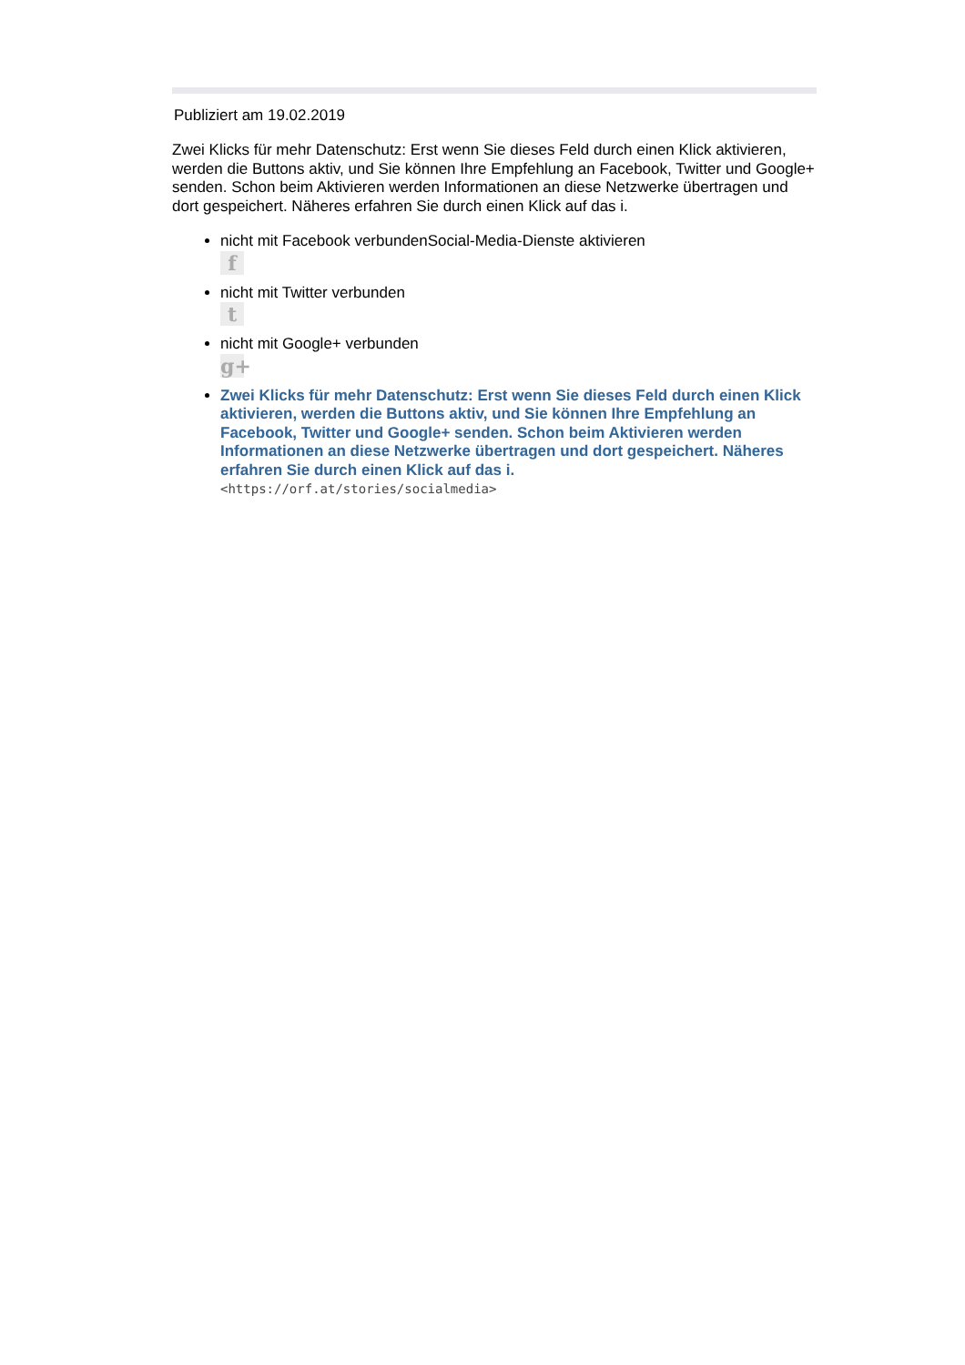Publiziert am 19.02.2019
Zwei Klicks für mehr Datenschutz: Erst wenn Sie dieses Feld durch einen Klick aktivieren, werden die Buttons aktiv, und Sie können Ihre Empfehlung an Facebook, Twitter und Google+ senden. Schon beim Aktivieren werden Informationen an diese Netzwerke übertragen und dort gespeichert. Näheres erfahren Sie durch einen Klick auf das i.
nicht mit Facebook verbundenSocial-Media-Dienste aktivieren
f
nicht mit Twitter verbunden
t
nicht mit Google+ verbunden
g+
Zwei Klicks für mehr Datenschutz: Erst wenn Sie dieses Feld durch einen Klick aktivieren, werden die Buttons aktiv, und Sie können Ihre Empfehlung an Facebook, Twitter und Google+ senden. Schon beim Aktivieren werden Informationen an diese Netzwerke übertragen und dort gespeichert. Näheres erfahren Sie durch einen Klick auf das i.
<https://orf.at/stories/socialmedia>